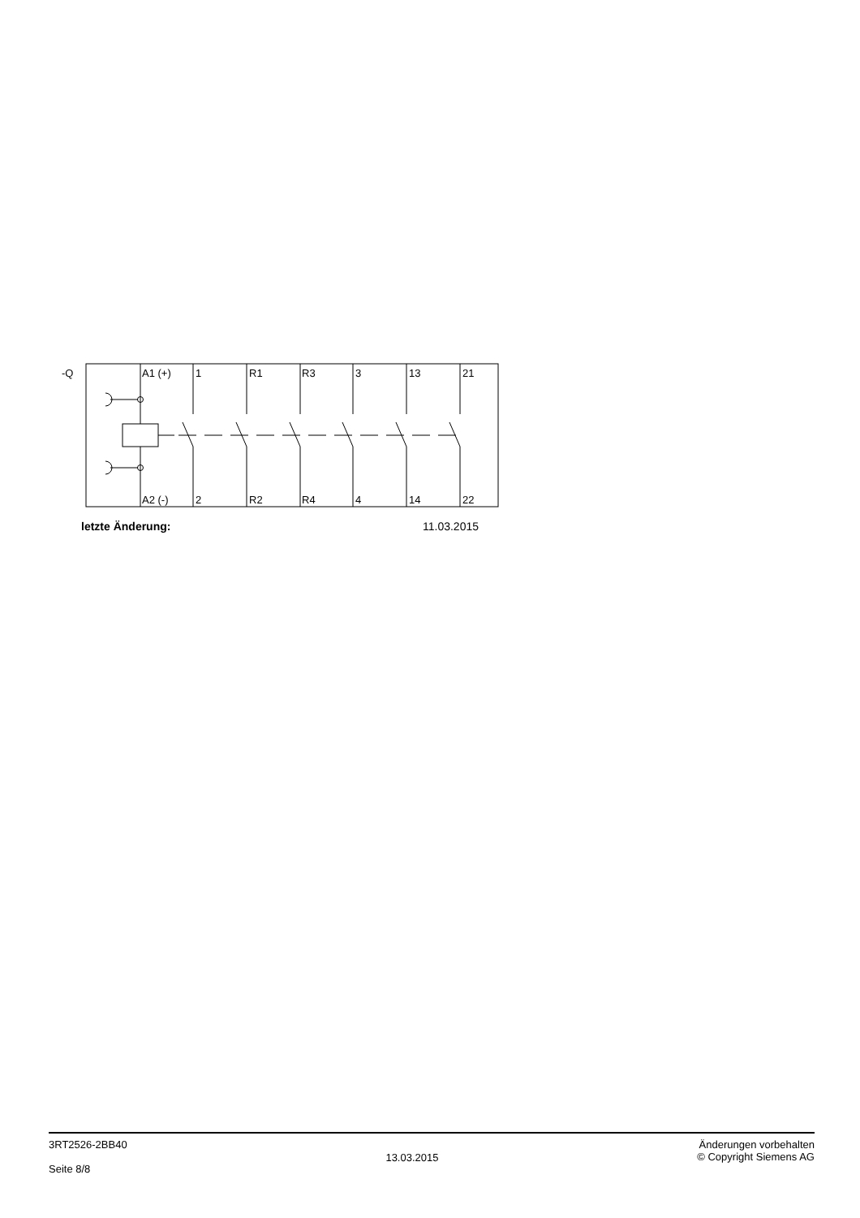-Q
A1 (+)
1
R1
R3
3
13
21
A2 (-)
2
R2
R4
4
14
22
letzte Änderung: 11.03.2015
3RT2526-2BB40
Seite 8/8
13.03.2015
Änderungen vorbehalten
© Copyright Siemens AG